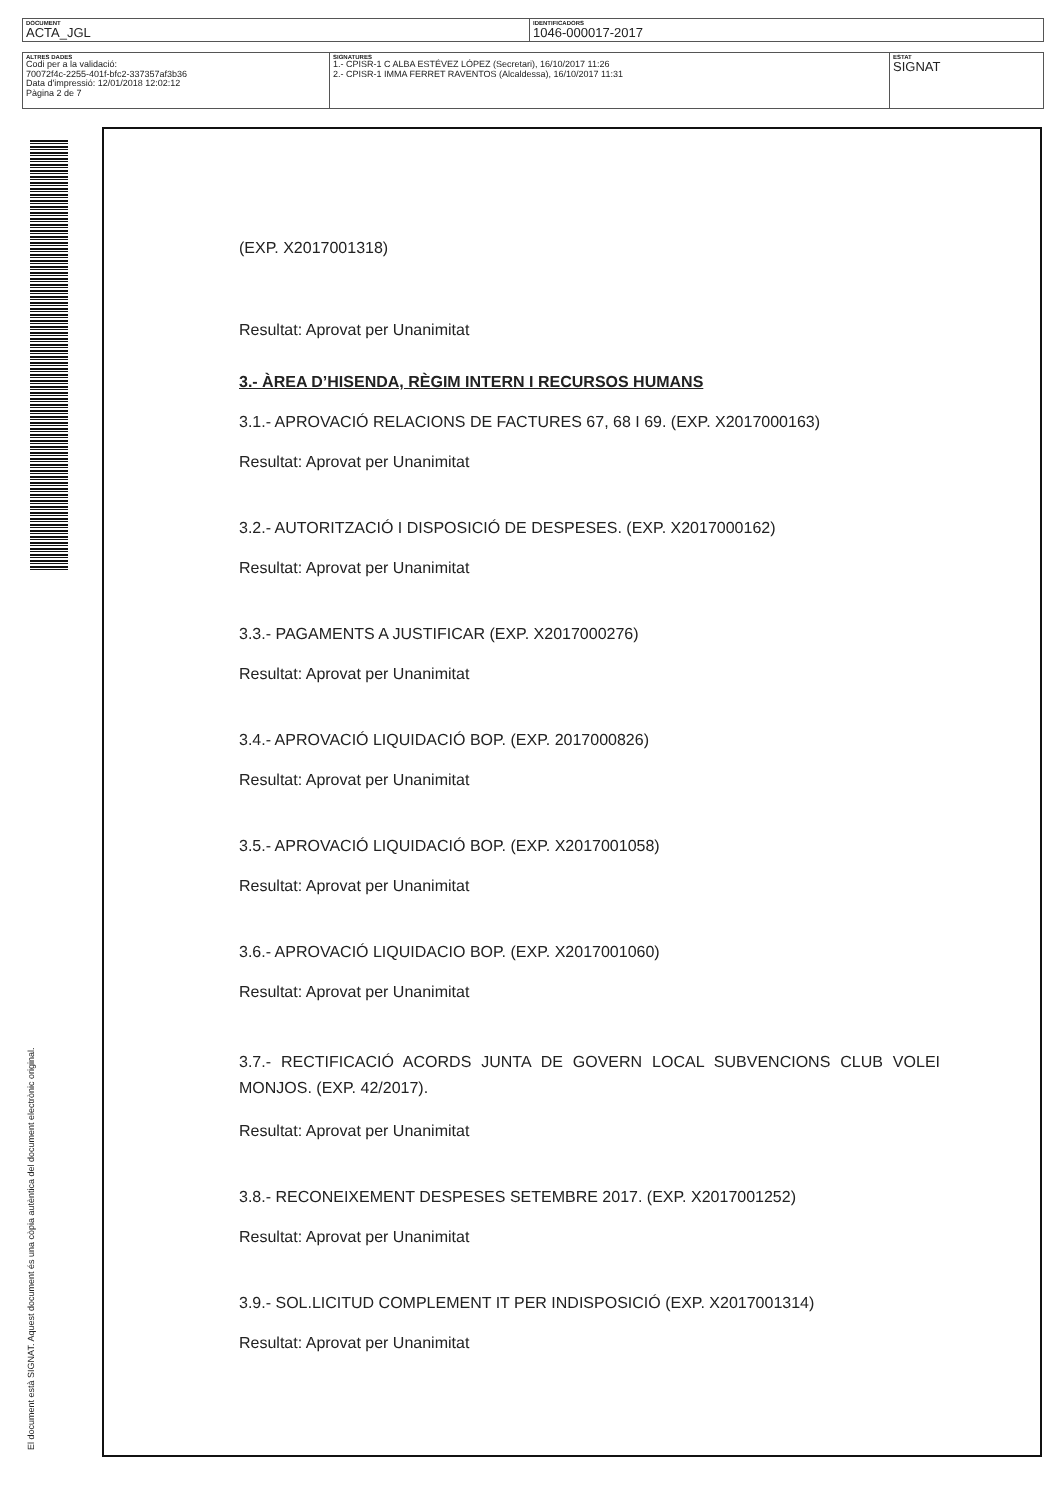| DOCUMENT ACTA_JGL | IDENTIFICADORS 1046-000017-2017 |
| ALTRES DADES Codi per a la validació: 70072f4c-2255-401f-bfc2-337357af3b36 Data d'impressió: 12/01/2018 12:02:12 Pàgina 2 de 7 | SIGNATURES 1.- CPISR-1 C ALBA ESTÉVEZ LÓPEZ (Secretari), 16/10/2017 11:26 2.- CPISR-1 IMMA FERRET RAVENTOS (Alcaldessa), 16/10/2017 11:31 | ESTAT SIGNAT |
El document està SIGNAT. Aquest document és una còpia autèntica del document electrònic original.
(EXP. X2017001318)
Resultat: Aprovat per Unanimitat
3.- ÀREA D’HISENDA, RÈGIM INTERN I RECURSOS HUMANS
3.1.- APROVACIÓ RELACIONS DE FACTURES 67, 68 I 69. (EXP. X2017000163)
Resultat: Aprovat per Unanimitat
3.2.- AUTORITZACIÓ I DISPOSICIÓ DE DESPESES. (EXP. X2017000162)
Resultat: Aprovat per Unanimitat
3.3.- PAGAMENTS A JUSTIFICAR (EXP. X2017000276)
Resultat: Aprovat per Unanimitat
3.4.- APROVACIÓ LIQUIDACIÓ BOP. (EXP. 2017000826)
Resultat: Aprovat per Unanimitat
3.5.- APROVACIÓ LIQUIDACIÓ BOP. (EXP. X2017001058)
Resultat: Aprovat per Unanimitat
3.6.- APROVACIÓ LIQUIDACIO BOP. (EXP. X2017001060)
Resultat: Aprovat per Unanimitat
3.7.- RECTIFICACIÓ ACORDS JUNTA DE GOVERN LOCAL SUBVENCIONS CLUB VOLEI MONJOS. (EXP. 42/2017).
Resultat: Aprovat per Unanimitat
3.8.- RECONEIXEMENT DESPESES SETEMBRE 2017. (EXP. X2017001252)
Resultat: Aprovat per Unanimitat
3.9.- SOL.LICITUD COMPLEMENT IT PER INDISPOSICIÓ (EXP. X2017001314)
Resultat: Aprovat per Unanimitat